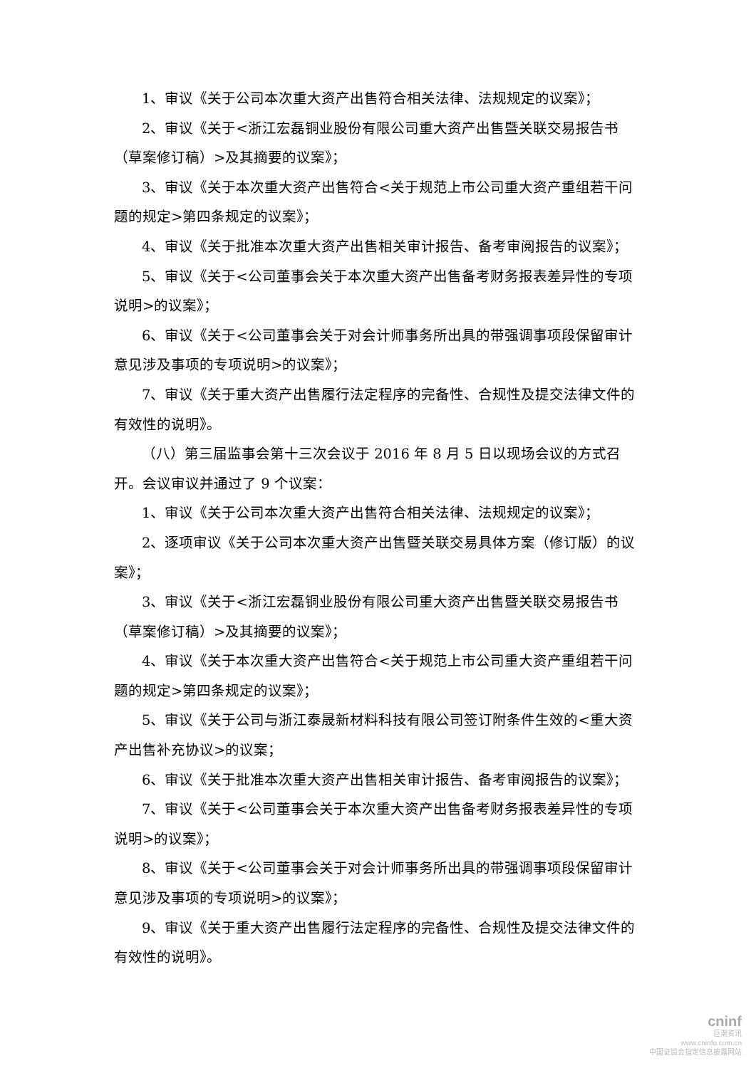1、审议《关于公司本次重大资产出售符合相关法律、法规规定的议案》；
2、审议《关于<浙江宏磊铜业股份有限公司重大资产出售暨关联交易报告书（草案修订稿）>及其摘要的议案》；
3、审议《关于本次重大资产出售符合<关于规范上市公司重大资产重组若干问题的规定>第四条规定的议案》；
4、审议《关于批准本次重大资产出售相关审计报告、备考审阅报告的议案》；
5、审议《关于<公司董事会关于本次重大资产出售备考财务报表差异性的专项说明>的议案》；
6、审议《关于<公司董事会关于对会计师事务所出具的带强调事项段保留审计意见涉及事项的专项说明>的议案》；
7、审议《关于重大资产出售履行法定程序的完备性、合规性及提交法律文件的有效性的说明》。
（八）第三届监事会第十三次会议于 2016 年 8 月 5 日以现场会议的方式召开。会议审议并通过了 9 个议案：
1、审议《关于公司本次重大资产出售符合相关法律、法规规定的议案》；
2、逐项审议《关于公司本次重大资产出售暨关联交易具体方案（修订版）的议案》；
3、审议《关于<浙江宏磊铜业股份有限公司重大资产出售暨关联交易报告书（草案修订稿）>及其摘要的议案》；
4、审议《关于本次重大资产出售符合<关于规范上市公司重大资产重组若干问题的规定>第四条规定的议案》；
5、审议《关于公司与浙江泰晟新材料科技有限公司签订附条件生效的<重大资产出售补充协议>的议案；
6、审议《关于批准本次重大资产出售相关审计报告、备考审阅报告的议案》；
7、审议《关于<公司董事会关于本次重大资产出售备考财务报表差异性的专项说明>的议案》；
8、审议《关于<公司董事会关于对会计师事务所出具的带强调事项段保留审计意见涉及事项的专项说明>的议案》；
9、审议《关于重大资产出售履行法定程序的完备性、合规性及提交法律文件的有效性的说明》。
cninf
巨潮资讯
www.cninfo.com.cn
中国证监会指定信息披露网站